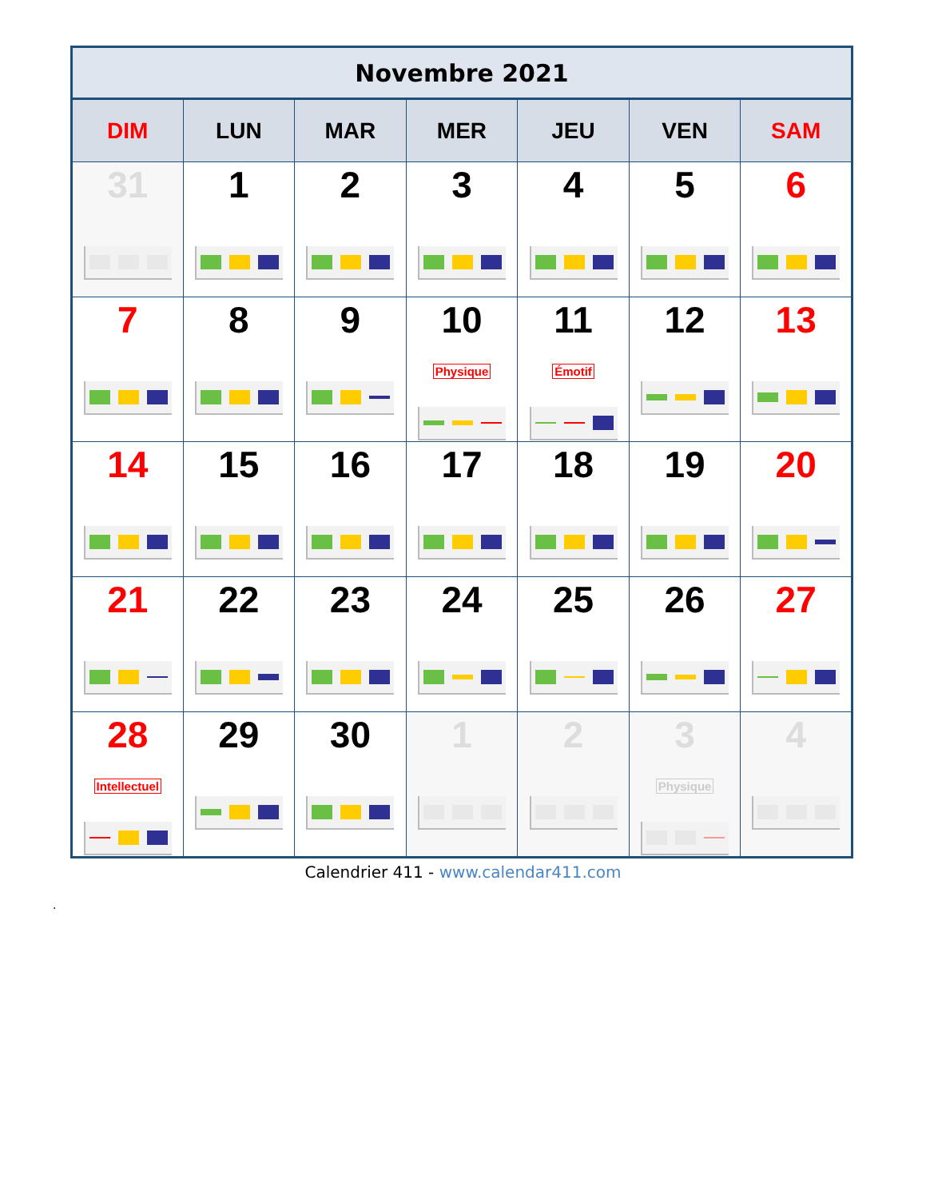| Novembre 2021 | | | | | | |
| --- | --- | --- | --- | --- | --- | --- |
| DIM | LUN | MAR | MER | JEU | VEN | SAM |
| 31 | 1 | 2 | 3 | 4 | 5 | 6 |
| 7 | 8 | 9 | 10 Physique | 11 Émotif | 12 | 13 |
| 14 | 15 | 16 | 17 | 18 | 19 | 20 |
| 21 | 22 | 23 | 24 | 25 | 26 | 27 |
| 28 Intellectuel | 29 | 30 | 1 | 2 | 3 Physique | 4 |
Calendrier 411 - www.calendar411.com
.